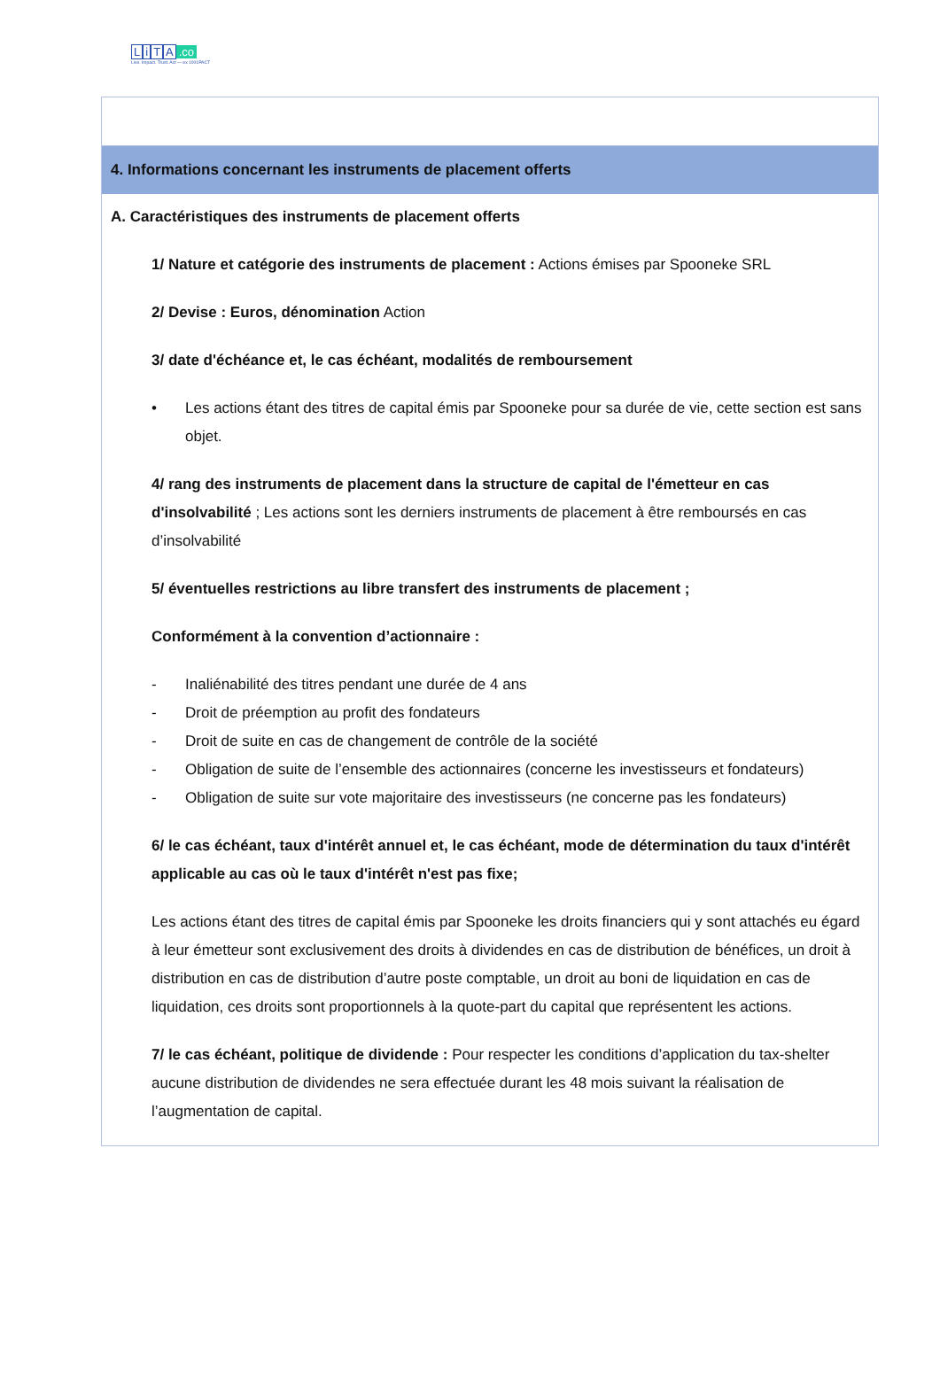LiTA.co
Live. Impact. Trust. Act — ex 1001PACT
| 4. Informations concernant les instruments de placement offerts |
| A. Caractéristiques des instruments de placement offerts 1/ Nature et catégorie des instruments de placement : Actions émises par Spooneke SRL 2/ Devise : Euros, dénomination Action 3/ date d'échéance et, le cas échéant, modalités de remboursement • Les actions étant des titres de capital émis par Spooneke pour sa durée de vie, cette section est sans objet. 4/ rang des instruments de placement dans la structure de capital de l'émetteur en cas d'insolvabilité ; Les actions sont les derniers instruments de placement à être remboursés en cas d’insolvabilité 5/ éventuelles restrictions au libre transfert des instruments de placement ; Conformément à la convention d’actionnaire : - Inaliénabilité des titres pendant une durée de 4 ans - Droit de préemption au profit des fondateurs - Droit de suite en cas de changement de contrôle de la société - Obligation de suite de l’ensemble des actionnaires (concerne les investisseurs et fondateurs) - Obligation de suite sur vote majoritaire des investisseurs (ne concerne pas les fondateurs) 6/ le cas échéant, taux d'intérêt annuel et, le cas échéant, mode de détermination du taux d'intérêt applicable au cas où le taux d'intérêt n'est pas fixe; Les actions étant des titres de capital émis par Spooneke les droits financiers qui y sont attachés eu égard à leur émetteur sont exclusivement des droits à dividendes en cas de distribution de bénéfices, un droit à distribution en cas de distribution d’autre poste comptable, un droit au boni de liquidation en cas de liquidation, ces droits sont proportionnels à la quote-part du capital que représentent les actions. 7/ le cas échéant, politique de dividende : Pour respecter les conditions d’application du tax-shelter aucune distribution de dividendes ne sera effectuée durant les 48 mois suivant la réalisation de l’augmentation de capital. |